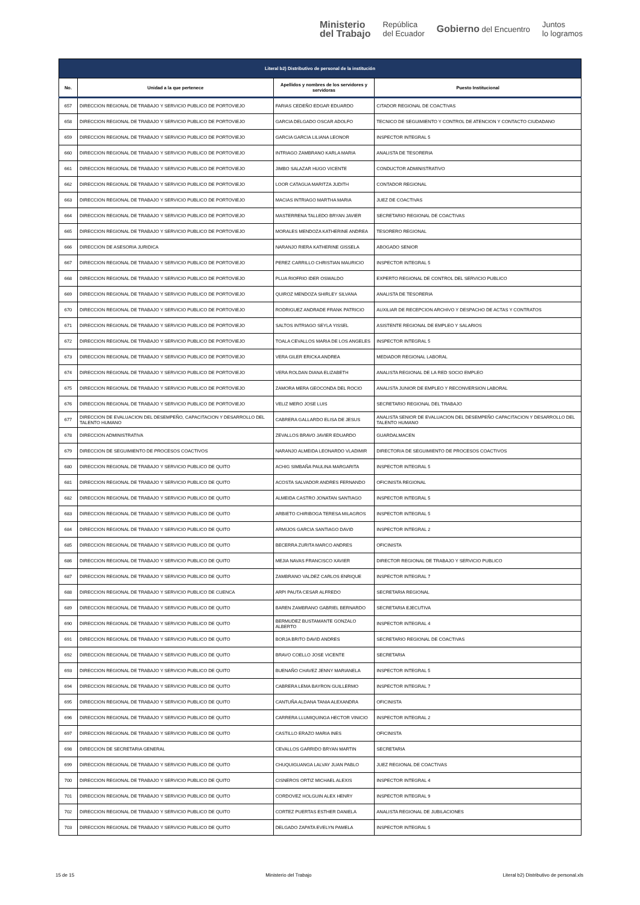Ministerio
del Trabajo República
del Ecuador Gobierno del Encuentro Juntos
lo logramos
| Literal b2) Distributivo de personal de la institución | | | |
| --- | --- | --- | --- |
| No. | Unidad a la que pertenece | Apellidos y nombres de los servidores y servidoras | Puesto Institucional |
| 657 | DIRECCION REGIONAL DE TRABAJO Y SERVICIO PUBLICO DE PORTOVIEJO | FARIAS CEDEÑO EDGAR EDUARDO | CITADOR REGIONAL DE COACTIVAS |
| 658 | DIRECCION REGIONAL DE TRABAJO Y SERVICIO PUBLICO DE PORTOVIEJO | GARCIA DELGADO OSCAR ADOLFO | TECNICO DE SEGUIMIENTO Y CONTROL DE ATENCION Y CONTACTO CIUDADANO |
| 659 | DIRECCION REGIONAL DE TRABAJO Y SERVICIO PUBLICO DE PORTOVIEJO | GARCIA GARCIA LILIANA LEONOR | INSPECTOR INTEGRAL 5 |
| 660 | DIRECCION REGIONAL DE TRABAJO Y SERVICIO PUBLICO DE PORTOVIEJO | INTRIAGO ZAMBRANO KARLA MARIA | ANALISTA DE TESORERIA |
| 661 | DIRECCION REGIONAL DE TRABAJO Y SERVICIO PUBLICO DE PORTOVIEJO | JIMBO SALAZAR HUGO VICENTE | CONDUCTOR ADMINISTRATIVO |
| 662 | DIRECCION REGIONAL DE TRABAJO Y SERVICIO PUBLICO DE PORTOVIEJO | LOOR CATAGUA MARITZA JUDITH | CONTADOR REGIONAL |
| 663 | DIRECCION REGIONAL DE TRABAJO Y SERVICIO PUBLICO DE PORTOVIEJO | MACIAS INTRIAGO MARTHA MARIA | JUEZ DE COACTIVAS |
| 664 | DIRECCION REGIONAL DE TRABAJO Y SERVICIO PUBLICO DE PORTOVIEJO | MASTERRENA TALLEDO BRYAN JAVIER | SECRETARIO REGIONAL DE COACTIVAS |
| 665 | DIRECCION REGIONAL DE TRABAJO Y SERVICIO PUBLICO DE PORTOVIEJO | MORALES MENDOZA KATHERINE ANDREA | TESORERO REGIONAL |
| 666 | DIRECCION DE ASESORIA JURIDICA | NARANJO RIERA KATHERINE GISSELA | ABOGADO SENIOR |
| 667 | DIRECCION REGIONAL DE TRABAJO Y SERVICIO PUBLICO DE PORTOVIEJO | PEREZ CARRILLO CHRISTIAN MAURICIO | INSPECTOR INTEGRAL 5 |
| 668 | DIRECCION REGIONAL DE TRABAJO Y SERVICIO PUBLICO DE PORTOVIEJO | PLUA RIOFRIO IDER OSWALDO | EXPERTO REGIONAL DE CONTROL DEL SERVICIO PUBLICO |
| 669 | DIRECCION REGIONAL DE TRABAJO Y SERVICIO PUBLICO DE PORTOVIEJO | QUIROZ MENDOZA SHIRLEY SILVANA | ANALISTA DE TESORERIA |
| 670 | DIRECCION REGIONAL DE TRABAJO Y SERVICIO PUBLICO DE PORTOVIEJO | RODRIGUEZ ANDRADE FRANK PATRICIO | AUXILIAR DE RECEPCION ARCHIVO Y DESPACHO DE ACTAS Y CONTRATOS |
| 671 | DIRECCION REGIONAL DE TRABAJO Y SERVICIO PUBLICO DE PORTOVIEJO | SALTOS INTRIAGO SEYLA YISSEL | ASISTENTE REGIONAL DE EMPLEO Y SALARIOS |
| 672 | DIRECCION REGIONAL DE TRABAJO Y SERVICIO PUBLICO DE PORTOVIEJO | TOALA CEVALLOS MARIA DE LOS ANGELES | INSPECTOR INTEGRAL 5 |
| 673 | DIRECCION REGIONAL DE TRABAJO Y SERVICIO PUBLICO DE PORTOVIEJO | VERA GILER ERICKA ANDREA | MEDIADOR REGIONAL LABORAL |
| 674 | DIRECCION REGIONAL DE TRABAJO Y SERVICIO PUBLICO DE PORTOVIEJO | VERA ROLDAN DIANA ELIZABETH | ANALISTA REGIONAL DE LA RED SOCIO EMPLEO |
| 675 | DIRECCION REGIONAL DE TRABAJO Y SERVICIO PUBLICO DE PORTOVIEJO | ZAMORA MERA GEOCONDA DEL ROCIO | ANALISTA JUNIOR DE EMPLEO Y RECONVERSION LABORAL |
| 676 | DIRECCION REGIONAL DE TRABAJO Y SERVICIO PUBLICO DE PORTOVIEJO | VELIZ MERO JOSE LUIS | SECRETARIO REGIONAL DEL TRABAJO |
| 677 | DIRECCION DE EVALUACION DEL DESEMPEÑO, CAPACITACION Y DESARROLLO DEL TALENTO HUMANO | CABRERA GALLARDO ELISA DE JESUS | ANALISTA SENIOR DE EVALUACION DEL DESEMPEÑO CAPACITACION Y DESARROLLO DEL TALENTO HUMANO |
| 678 | DIRECCION ADMINISTRATIVA | ZEVALLOS BRAVO JAVIER EDUARDO | GUARDALMACEN |
| 679 | DIRECCION DE SEGUIMIENTO DE PROCESOS COACTIVOS | NARANJO ALMEIDA LEONARDO VLADIMIR | DIRECTOR/A DE SEGUIMIENTO DE PROCESOS COACTIVOS |
| 680 | DIRECCION REGIONAL DE TRABAJO Y SERVICIO PUBLICO DE QUITO | ACHIG SIMBAÑA PAULINA MARGARITA | INSPECTOR INTEGRAL 5 |
| 681 | DIRECCION REGIONAL DE TRABAJO Y SERVICIO PUBLICO DE QUITO | ACOSTA SALVADOR ANDRES FERNANDO | OFICINISTA REGIONAL |
| 682 | DIRECCION REGIONAL DE TRABAJO Y SERVICIO PUBLICO DE QUITO | ALMEIDA CASTRO JONATAN SANTIAGO | INSPECTOR INTEGRAL 5 |
| 683 | DIRECCION REGIONAL DE TRABAJO Y SERVICIO PUBLICO DE QUITO | ARBIETO CHIRIBOGA TERESA MILAGROS | INSPECTOR INTEGRAL 5 |
| 684 | DIRECCION REGIONAL DE TRABAJO Y SERVICIO PUBLICO DE QUITO | ARMIJOS GARCIA SANTIAGO DAVID | INSPECTOR INTEGRAL 2 |
| 685 | DIRECCION REGIONAL DE TRABAJO Y SERVICIO PUBLICO DE QUITO | BECERRA ZURITA MARCO ANDRES | OFICINISTA |
| 686 | DIRECCION REGIONAL DE TRABAJO Y SERVICIO PUBLICO DE QUITO | MEJIA NAVAS FRANCISCO XAVIER | DIRECTOR REGIONAL DE TRABAJO Y SERVICIO PUBLICO |
| 687 | DIRECCION REGIONAL DE TRABAJO Y SERVICIO PUBLICO DE QUITO | ZAMBRANO VALDEZ CARLOS ENRIQUE | INSPECTOR INTEGRAL 7 |
| 688 | DIRECCION REGIONAL DE TRABAJO Y SERVICIO PUBLICO DE CUENCA | ARPI PAUTA CESAR ALFREDO | SECRETARIA REGIONAL |
| 689 | DIRECCION REGIONAL DE TRABAJO Y SERVICIO PUBLICO DE QUITO | BAREN ZAMBRANO GABRIEL BERNARDO | SECRETARIA EJECUTIVA |
| 690 | DIRECCION REGIONAL DE TRABAJO Y SERVICIO PUBLICO DE QUITO | BERMUDEZ BUSTAMANTE GONZALO ALBERTO | INSPECTOR INTEGRAL 4 |
| 691 | DIRECCION REGIONAL DE TRABAJO Y SERVICIO PUBLICO DE QUITO | BORJA BRITO DAVID ANDRES | SECRETARIO REGIONAL DE COACTIVAS |
| 692 | DIRECCION REGIONAL DE TRABAJO Y SERVICIO PUBLICO DE QUITO | BRAVO COELLO JOSE VICENTE | SECRETARIA |
| 693 | DIRECCION REGIONAL DE TRABAJO Y SERVICIO PUBLICO DE QUITO | BUENAÑO CHAVEZ JENNY MARIANELA | INSPECTOR INTEGRAL 5 |
| 694 | DIRECCION REGIONAL DE TRABAJO Y SERVICIO PUBLICO DE QUITO | CABRERA LEMA BAYRON GUILLERMO | INSPECTOR INTEGRAL 7 |
| 695 | DIRECCION REGIONAL DE TRABAJO Y SERVICIO PUBLICO DE QUITO | CANTUÑA ALDANA TANIA ALEXANDRA | OFICINISTA |
| 696 | DIRECCION REGIONAL DE TRABAJO Y SERVICIO PUBLICO DE QUITO | CARRERA LLUMIQUINGA HECTOR VINICIO | INSPECTOR INTEGRAL 2 |
| 697 | DIRECCION REGIONAL DE TRABAJO Y SERVICIO PUBLICO DE QUITO | CASTILLO ERAZO MARIA INES | OFICINISTA |
| 698 | DIRECCION DE SECRETARIA GENERAL | CEVALLOS GARRIDO BRYAN MARTIN | SECRETARIA |
| 699 | DIRECCION REGIONAL DE TRABAJO Y SERVICIO PUBLICO DE QUITO | CHUQUIGUANGA LALVAY JUAN PABLO | JUEZ REGIONAL DE COACTIVAS |
| 700 | DIRECCION REGIONAL DE TRABAJO Y SERVICIO PUBLICO DE QUITO | CISNEROS ORTIZ MICHAEL ALEXIS | INSPECTOR INTEGRAL 4 |
| 701 | DIRECCION REGIONAL DE TRABAJO Y SERVICIO PUBLICO DE QUITO | CORDOVEZ HOLGUIN ALEX HENRY | INSPECTOR INTEGRAL 9 |
| 702 | DIRECCION REGIONAL DE TRABAJO Y SERVICIO PUBLICO DE QUITO | CORTEZ PUERTAS ESTHER DANIELA | ANALISTA REGIONAL DE JUBILACIONES |
| 703 | DIRECCION REGIONAL DE TRABAJO Y SERVICIO PUBLICO DE QUITO | DELGADO ZAPATA EVELYN PAMELA | INSPECTOR INTEGRAL 5 |
15 de 15 Ministerio del Trabajo Literal b2) Distributivo de personal.xls